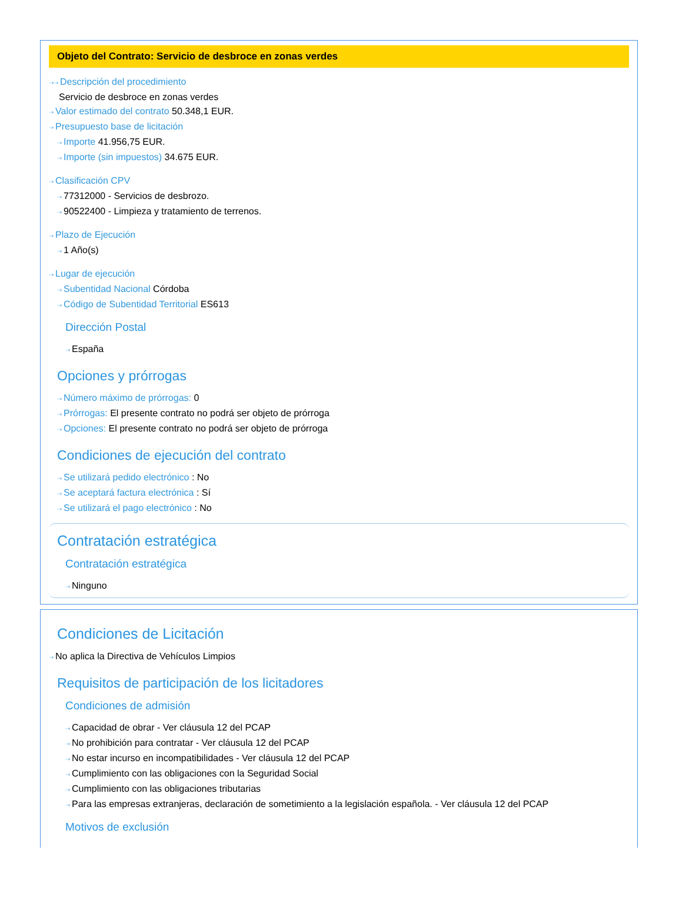Objeto del Contrato: Servicio de desbroce en zonas verdes
⇢⇢ Descripción del procedimiento
Servicio de desbroce en zonas verdes
⇢ Valor estimado del contrato 50.348,1 EUR.
⇢ Presupuesto base de licitación
⇢ Importe 41.956,75 EUR.
⇢ Importe (sin impuestos) 34.675 EUR.
⇢ Clasificación CPV
⇢ 77312000 - Servicios de desbrozo.
⇢ 90522400 - Limpieza y tratamiento de terrenos.
⇢ Plazo de Ejecución
⇢ 1 Año(s)
⇢ Lugar de ejecución
⇢ Subentidad Nacional Córdoba
⇢ Código de Subentidad Territorial ES613
Dirección Postal
⇢ España
Opciones y prórrogas
⇢ Número máximo de prórrogas: 0
⇢ Prórrogas: El presente contrato no podrá ser objeto de prórroga
⇢ Opciones: El presente contrato no podrá ser objeto de prórroga
Condiciones de ejecución del contrato
⇢ Se utilizará pedido electrónico : No
⇢ Se aceptará factura electrónica : Sí
⇢ Se utilizará el pago electrónico : No
Contratación estratégica
Contratación estratégica
⇢ Ninguno
Condiciones de Licitación
⇢ No aplica la Directiva de Vehículos Limpios
Requisitos de participación de los licitadores
Condiciones de admisión
⇢ Capacidad de obrar - Ver cláusula 12 del PCAP
⇢ No prohibición para contratar - Ver cláusula 12 del PCAP
⇢ No estar incurso en incompatibilidades - Ver cláusula 12 del PCAP
⇢ Cumplimiento con las obligaciones con la Seguridad Social
⇢ Cumplimiento con las obligaciones tributarias
⇢ Para las empresas extranjeras, declaración de sometimiento a la legislación española. - Ver cláusula 12 del PCAP
Motivos de exclusión